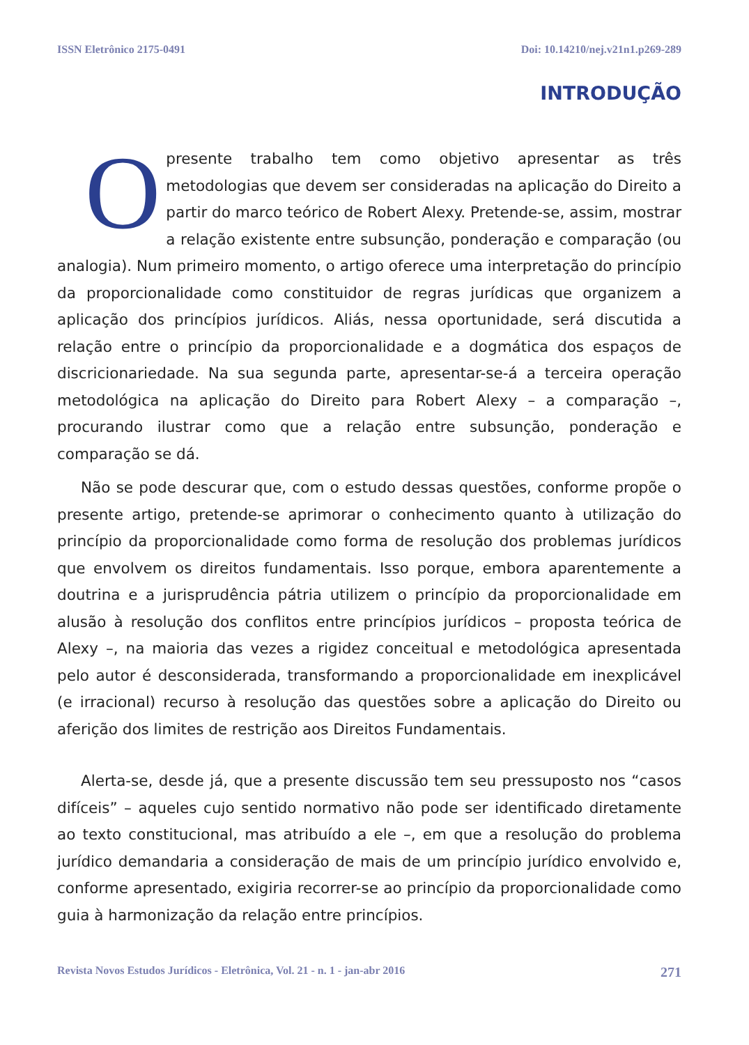ISSN Eletrônico 2175-0491 Doi: 10.14210/nej.v21n1.p269-289
INTRODUÇÃO
Opresente trabalho tem como objetivo apresentar as três metodologias que devem ser consideradas na aplicação do Direito a partir do marco teórico de Robert Alexy. Pretende-se, assim, mostrar a relação existente entre subsunção, ponderação e comparação (ou analogia). Num primeiro momento, o artigo oferece uma interpretação do princípio da proporcionalidade como constituidor de regras jurídicas que organizem a aplicação dos princípios jurídicos. Aliás, nessa oportunidade, será discutida a relação entre o princípio da proporcionalidade e a dogmática dos espaços de discricionariedade. Na sua segunda parte, apresentar-se-á a terceira operação metodológica na aplicação do Direito para Robert Alexy – a comparação –, procurando ilustrar como que a relação entre subsunção, ponderação e comparação se dá.
Não se pode descurar que, com o estudo dessas questões, conforme propõe o presente artigo, pretende-se aprimorar o conhecimento quanto à utilização do princípio da proporcionalidade como forma de resolução dos problemas jurídicos que envolvem os direitos fundamentais. Isso porque, embora aparentemente a doutrina e a jurisprudência pátria utilizem o princípio da proporcionalidade em alusão à resolução dos conflitos entre princípios jurídicos – proposta teórica de Alexy –, na maioria das vezes a rigidez conceitual e metodológica apresentada pelo autor é desconsiderada, transformando a proporcionalidade em inexplicável (e irracional) recurso à resolução das questões sobre a aplicação do Direito ou aferição dos limites de restrição aos Direitos Fundamentais.
Alerta-se, desde já, que a presente discussão tem seu pressuposto nos “casos difíceis” – aqueles cujo sentido normativo não pode ser identificado diretamente ao texto constitucional, mas atribuído a ele –, em que a resolução do problema jurídico demandaria a consideração de mais de um princípio jurídico envolvido e, conforme apresentado, exigiria recorrer-se ao princípio da proporcionalidade como guia à harmonização da relação entre princípios.
Revista Novos Estudos Jurídicos - Eletrônica, Vol. 21 - n. 1 - jan-abr 2016 271